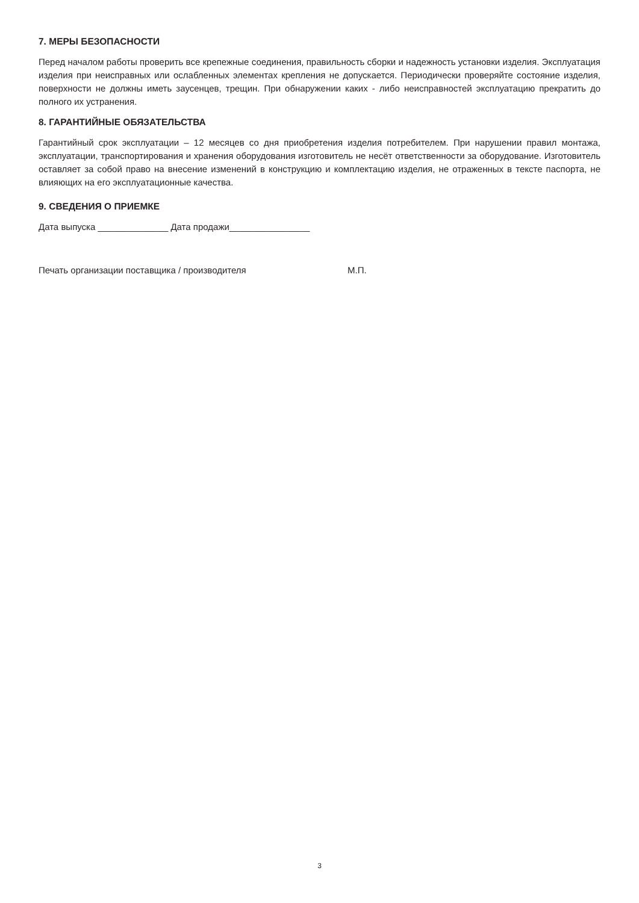7. МЕРЫ БЕЗОПАСНОСТИ
Перед началом работы проверить все крепежные соединения, правильность сборки и надежность установки изделия. Эксплуатация изделия при неисправных или ослабленных элементах крепления не допускается. Периодически проверяйте состояние изделия, поверхности не должны иметь заусенцев, трещин. При обнаружении каких - либо неисправностей эксплуатацию прекратить до полного их устранения.
8. ГАРАНТИЙНЫЕ ОБЯЗАТЕЛЬСТВА
Гарантийный срок эксплуатации – 12 месяцев со дня приобретения изделия потребителем. При нарушении правил монтажа, эксплуатации, транспортирования и хранения оборудования изготовитель не несёт ответственности за оборудование. Изготовитель оставляет за собой право на внесение изменений в конструкцию и комплектацию изделия, не отраженных в тексте паспорта, не влияющих на его эксплуатационные качества.
9. СВЕДЕНИЯ О ПРИЕМКЕ
Дата выпуска ______________ Дата продажи________________
Печать организации поставщика / производителя М.П.
3